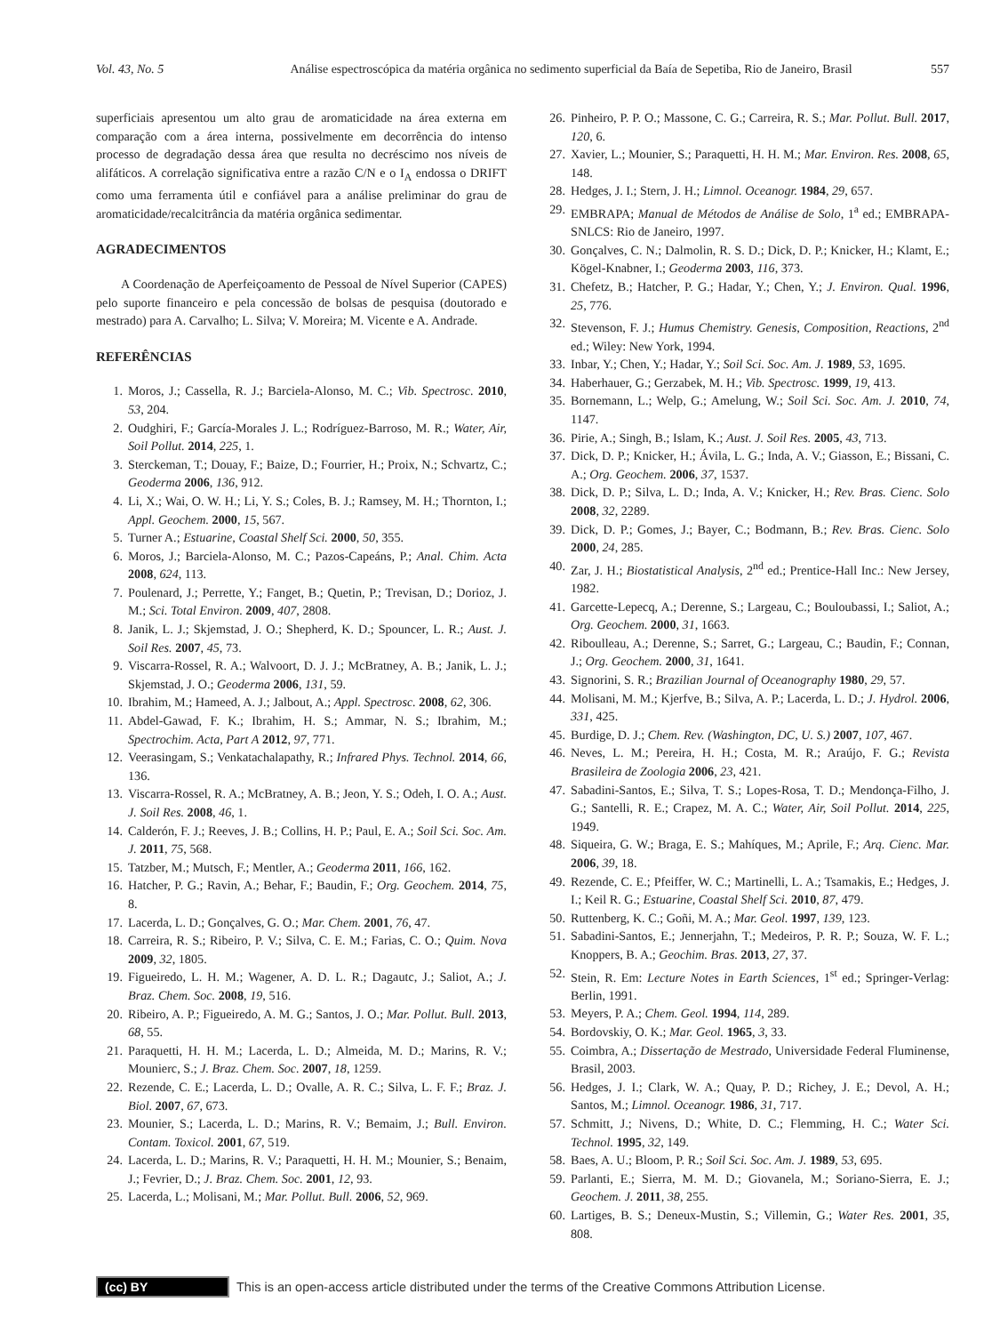Vol. 43, No. 5 Análise espectroscópica da matéria orgânica no sedimento superficial da Baía de Sepetiba, Rio de Janeiro, Brasil 557
superficiais apresentou um alto grau de aromaticidade na área externa em comparação com a área interna, possivelmente em decorrência do intenso processo de degradação dessa área que resulta no decréscimo nos níveis de alifáticos. A correlação significativa entre a razão C/N e o I<sub>A</sub> endossa o DRIFT como uma ferramenta útil e confiável para a análise preliminar do grau de aromaticidade/recalcitrância da matéria orgânica sedimentar.
AGRADECIMENTOS
A Coordenação de Aperfeiçoamento de Pessoal de Nível Superior (CAPES) pelo suporte financeiro e pela concessão de bolsas de pesquisa (doutorado e mestrado) para A. Carvalho; L. Silva; V. Moreira; M. Vicente e A. Andrade.
REFERÊNCIAS
1. Moros, J.; Cassella, R. J.; Barciela-Alonso, M. C.; Vib. Spectrosc. 2010, 53, 204.
2. Oudghiri, F.; García-Morales J. L.; Rodríguez-Barroso, M. R.; Water, Air, Soil Pollut. 2014, 225, 1.
3. Sterckeman, T.; Douay, F.; Baize, D.; Fourrier, H.; Proix, N.; Schvartz, C.; Geoderma 2006, 136, 912.
4. Li, X.; Wai, O. W. H.; Li, Y. S.; Coles, B. J.; Ramsey, M. H.; Thornton, I.; Appl. Geochem. 2000, 15, 567.
5. Turner A.; Estuarine, Coastal Shelf Sci. 2000, 50, 355.
6. Moros, J.; Barciela-Alonso, M. C.; Pazos-Capeáns, P.; Anal. Chim. Acta 2008, 624, 113.
7. Poulenard, J.; Perrette, Y.; Fanget, B.; Quetin, P.; Trevisan, D.; Dorioz, J. M.; Sci. Total Environ. 2009, 407, 2808.
8. Janik, L. J.; Skjemstad, J. O.; Shepherd, K. D.; Spouncer, L. R.; Aust. J. Soil Res. 2007, 45, 73.
9. Viscarra-Rossel, R. A.; Walvoort, D. J. J.; McBratney, A. B.; Janik, L. J.; Skjemstad, J. O.; Geoderma 2006, 131, 59.
10. Ibrahim, M.; Hameed, A. J.; Jalbout, A.; Appl. Spectrosc. 2008, 62, 306.
11. Abdel-Gawad, F. K.; Ibrahim, H. S.; Ammar, N. S.; Ibrahim, M.; Spectrochim. Acta, Part A 2012, 97, 771.
12. Veerasingam, S.; Venkatachalapathy, R.; Infrared Phys. Technol. 2014, 66, 136.
13. Viscarra-Rossel, R. A.; McBratney, A. B.; Jeon, Y. S.; Odeh, I. O. A.; Aust. J. Soil Res. 2008, 46, 1.
14. Calderón, F. J.; Reeves, J. B.; Collins, H. P.; Paul, E. A.; Soil Sci. Soc. Am. J. 2011, 75, 568.
15. Tatzber, M.; Mutsch, F.; Mentler, A.; Geoderma 2011, 166, 162.
16. Hatcher, P. G.; Ravin, A.; Behar, F.; Baudin, F.; Org. Geochem. 2014, 75, 8.
17. Lacerda, L. D.; Gonçalves, G. O.; Mar. Chem. 2001, 76, 47.
18. Carreira, R. S.; Ribeiro, P. V.; Silva, C. E. M.; Farias, C. O.; Quim. Nova 2009, 32, 1805.
19. Figueiredo, L. H. M.; Wagener, A. D. L. R.; Dagautc, J.; Saliot, A.; J. Braz. Chem. Soc. 2008, 19, 516.
20. Ribeiro, A. P.; Figueiredo, A. M. G.; Santos, J. O.; Mar. Pollut. Bull. 2013, 68, 55.
21. Paraquetti, H. H. M.; Lacerda, L. D.; Almeida, M. D.; Marins, R. V.; Mounierc, S.; J. Braz. Chem. Soc. 2007, 18, 1259.
22. Rezende, C. E.; Lacerda, L. D.; Ovalle, A. R. C.; Silva, L. F. F.; Braz. J. Biol. 2007, 67, 673.
23. Mounier, S.; Lacerda, L. D.; Marins, R. V.; Bemaim, J.; Bull. Environ. Contam. Toxicol. 2001, 67, 519.
24. Lacerda, L. D.; Marins, R. V.; Paraquetti, H. H. M.; Mounier, S.; Benaim, J.; Fevrier, D.; J. Braz. Chem. Soc. 2001, 12, 93.
25. Lacerda, L.; Molisani, M.; Mar. Pollut. Bull. 2006, 52, 969.
26. Pinheiro, P. P. O.; Massone, C. G.; Carreira, R. S.; Mar. Pollut. Bull. 2017, 120, 6.
27. Xavier, L.; Mounier, S.; Paraquetti, H. H. M.; Mar. Environ. Res. 2008, 65, 148.
28. Hedges, J. I.; Stern, J. H.; Limnol. Oceanogr. 1984, 29, 657.
29. EMBRAPA; Manual de Métodos de Análise de Solo, 1<sup>a</sup> ed.; EMBRAPA-SNLCS: Rio de Janeiro, 1997.
30. Gonçalves, C. N.; Dalmolin, R. S. D.; Dick, D. P.; Knicker, H.; Klamt, E.; Kögel-Knabner, I.; Geoderma 2003, 116, 373.
31. Chefetz, B.; Hatcher, P. G.; Hadar, Y.; Chen, Y.; J. Environ. Qual. 1996, 25, 776.
32. Stevenson, F. J.; Humus Chemistry. Genesis, Composition, Reactions, 2<sup>nd</sup> ed.; Wiley: New York, 1994.
33. Inbar, Y.; Chen, Y.; Hadar, Y.; Soil Sci. Soc. Am. J. 1989, 53, 1695.
34. Haberhauer, G.; Gerzabek, M. H.; Vib. Spectrosc. 1999, 19, 413.
35. Bornemann, L.; Welp, G.; Amelung, W.; Soil Sci. Soc. Am. J. 2010, 74, 1147.
36. Pirie, A.; Singh, B.; Islam, K.; Aust. J. Soil Res. 2005, 43, 713.
37. Dick, D. P.; Knicker, H.; Ávila, L. G.; Inda, A. V.; Giasson, E.; Bissani, C. A.; Org. Geochem. 2006, 37, 1537.
38. Dick, D. P.; Silva, L. D.; Inda, A. V.; Knicker, H.; Rev. Bras. Cienc. Solo 2008, 32, 2289.
39. Dick, D. P.; Gomes, J.; Bayer, C.; Bodmann, B.; Rev. Bras. Cienc. Solo 2000, 24, 285.
40. Zar, J. H.; Biostatistical Analysis, 2<sup>nd</sup> ed.; Prentice-Hall Inc.: New Jersey, 1982.
41. Garcette-Lepecq, A.; Derenne, S.; Largeau, C.; Bouloubassi, I.; Saliot, A.; Org. Geochem. 2000, 31, 1663.
42. Riboulleau, A.; Derenne, S.; Sarret, G.; Largeau, C.; Baudin, F.; Connan, J.; Org. Geochem. 2000, 31, 1641.
43. Signorini, S. R.; Brazilian Journal of Oceanography 1980, 29, 57.
44. Molisani, M. M.; Kjerfve, B.; Silva, A. P.; Lacerda, L. D.; J. Hydrol. 2006, 331, 425.
45. Burdige, D. J.; Chem. Rev. (Washington, DC, U. S.) 2007, 107, 467.
46. Neves, L. M.; Pereira, H. H.; Costa, M. R.; Araújo, F. G.; Revista Brasileira de Zoologia 2006, 23, 421.
47. Sabadini-Santos, E.; Silva, T. S.; Lopes-Rosa, T. D.; Mendonça-Filho, J. G.; Santelli, R. E.; Crapez, M. A. C.; Water, Air, Soil Pollut. 2014, 225, 1949.
48. Siqueira, G. W.; Braga, E. S.; Mahíques, M.; Aprile, F.; Arq. Cienc. Mar. 2006, 39, 18.
49. Rezende, C. E.; Pfeiffer, W. C.; Martinelli, L. A.; Tsamakis, E.; Hedges, J. I.; Keil R. G.; Estuarine, Coastal Shelf Sci. 2010, 87, 479.
50. Ruttenberg, K. C.; Goñi, M. A.; Mar. Geol. 1997, 139, 123.
51. Sabadini-Santos, E.; Jennerjahn, T.; Medeiros, P. R. P.; Souza, W. F. L.; Knoppers, B. A.; Geochim. Bras. 2013, 27, 37.
52. Stein, R. Em: Lecture Notes in Earth Sciences, 1<sup>st</sup> ed.; Springer-Verlag: Berlin, 1991.
53. Meyers, P. A.; Chem. Geol. 1994, 114, 289.
54. Bordovskiy, O. K.; Mar. Geol. 1965, 3, 33.
55. Coimbra, A.; Dissertação de Mestrado, Universidade Federal Fluminense, Brasil, 2003.
56. Hedges, J. I.; Clark, W. A.; Quay, P. D.; Richey, J. E.; Devol, A. H.; Santos, M.; Limnol. Oceanogr. 1986, 31, 717.
57. Schmitt, J.; Nivens, D.; White, D. C.; Flemming, H. C.; Water Sci. Technol. 1995, 32, 149.
58. Baes, A. U.; Bloom, P. R.; Soil Sci. Soc. Am. J. 1989, 53, 695.
59. Parlanti, E.; Sierra, M. M. D.; Giovanela, M.; Soriano-Sierra, E. J.; Geochem. J. 2011, 38, 255.
60. Lartiges, B. S.; Deneux-Mustin, S.; Villemin, G.; Water Res. 2001, 35, 808.
(cc) BY
This is an open-access article distributed under the terms of the Creative Commons Attribution License.